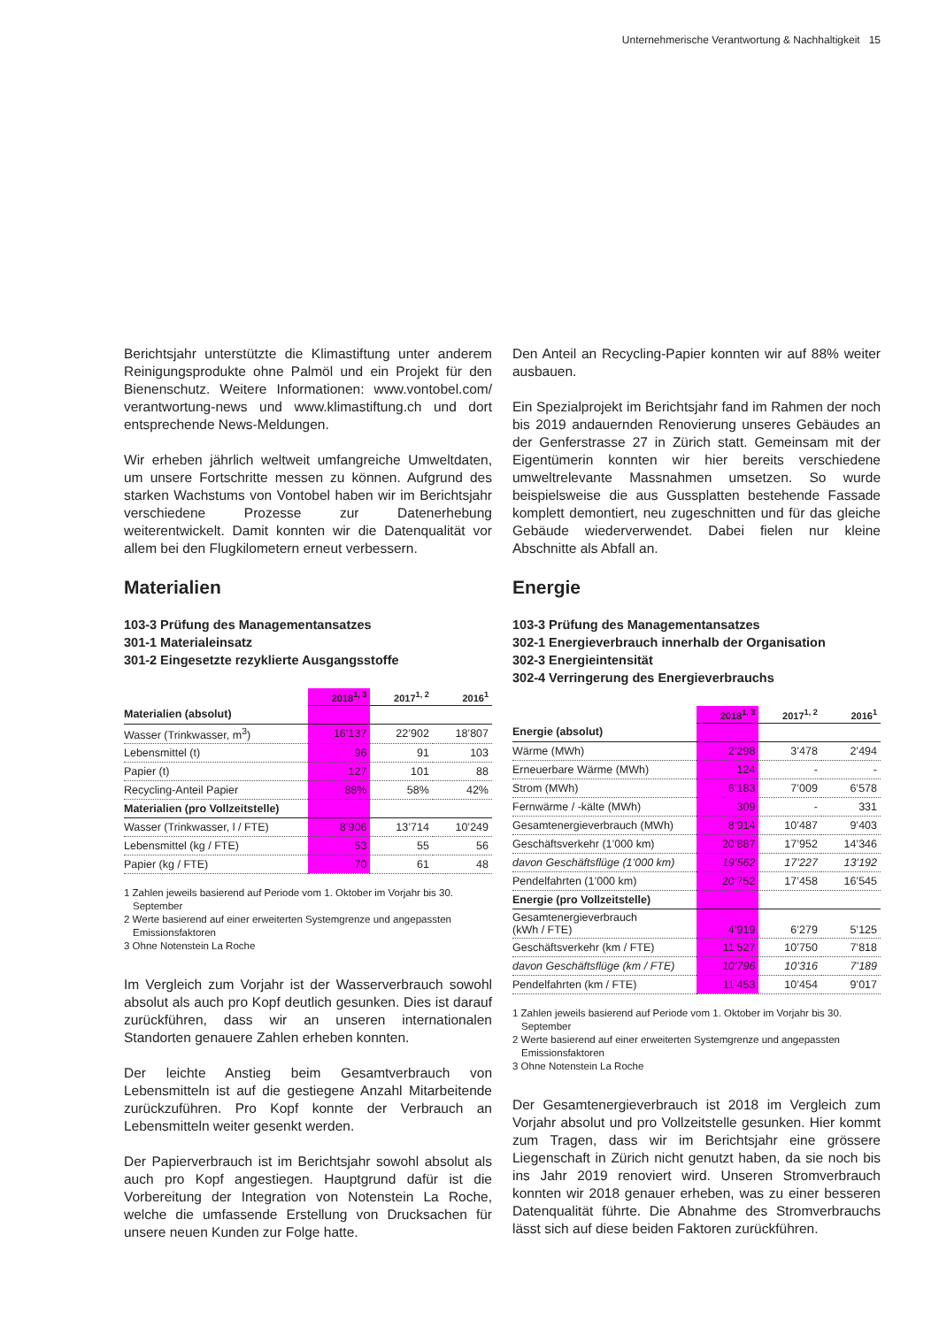Unternehmerische Verantwortung & Nachhaltigkeit 15
Berichtsjahr unterstützte die Klimastiftung unter anderem Reinigungsprodukte ohne Palmöl und ein Projekt für den Bienenschutz. Weitere Informationen: www.vontobel.com/ verantwortung-news und www.klimastiftung.ch und dort entsprechende News-Meldungen.
Wir erheben jährlich weltweit umfangreiche Umweltdaten, um unsere Fortschritte messen zu können. Aufgrund des starken Wachstums von Vontobel haben wir im Berichtsjahr verschiedene Prozesse zur Datenerhebung weiterentwickelt. Damit konnten wir die Datenqualität vor allem bei den Flugkilometern erneut verbessern.
Materialien
103-3 Prüfung des Managementansatzes
301-1 Materialeinsatz
301-2 Eingesetzte rezyklierte Ausgangsstoffe
| | 2018<sup>1, 3</sup> | 2017<sup>1, 2</sup> | 2016<sup>1</sup> |
| --- | --- | --- | --- |
| Materialien (absolut) | | | |
| Wasser (Trinkwasser, m<sup>3</sup>) | 16’137 | 22’902 | 18’807 |
| Lebensmittel (t) | 96 | 91 | 103 |
| Papier (t) | 127 | 101 | 88 |
| Recycling-Anteil Papier | 88% | 58% | 42% |
| Materialien (pro Vollzeitstelle) | | | |
| Wasser (Trinkwasser, l / FTE) | 8’906 | 13’714 | 10’249 |
| Lebensmittel (kg / FTE) | 53 | 55 | 56 |
| Papier (kg / FTE) | 70 | 61 | 48 |
1 Zahlen jeweils basierend auf Periode vom 1. Oktober im Vorjahr bis 30. September
2 Werte basierend auf einer erweiterten Systemgrenze und angepassten Emissionsfaktoren
3 Ohne Notenstein La Roche
Im Vergleich zum Vorjahr ist der Wasserverbrauch sowohl absolut als auch pro Kopf deutlich gesunken. Dies ist darauf zurückführen, dass wir an unseren internationalen Standorten genauere Zahlen erheben konnten.
Der leichte Anstieg beim Gesamtverbrauch von Lebensmitteln ist auf die gestiegene Anzahl Mitarbeitende zurückzuführen. Pro Kopf konnte der Verbrauch an Lebensmitteln weiter gesenkt werden.
Der Papierverbrauch ist im Berichtsjahr sowohl absolut als auch pro Kopf angestiegen. Hauptgrund dafür ist die Vorbereitung der Integration von Notenstein La Roche, welche die umfassende Erstellung von Drucksachen für unsere neuen Kunden zur Folge hatte.
Den Anteil an Recycling-Papier konnten wir auf 88% weiter ausbauen.
Ein Spezialprojekt im Berichtsjahr fand im Rahmen der noch bis 2019 andauernden Renovierung unseres Gebäudes an der Genferstrasse 27 in Zürich statt. Gemeinsam mit der Eigentümerin konnten wir hier bereits verschiedene umweltrelevante Massnahmen umsetzen. So wurde beispielsweise die aus Gussplatten bestehende Fassade komplett demontiert, neu zugeschnitten und für das gleiche Gebäude wiederverwendet. Dabei fielen nur kleine Abschnitte als Abfall an.
Energie
103-3 Prüfung des Managementansatzes
302-1 Energieverbrauch innerhalb der Organisation
302-3 Energieintensität
302-4 Verringerung des Energieverbrauchs
| | 2018<sup>1, 3</sup> | 2017<sup>1, 2</sup> | 2016<sup>1</sup> |
| --- | --- | --- | --- |
| Energie (absolut) | | | |
| Wärme (MWh) | 2’298 | 3’478 | 2’494 |
| Erneuerbare Wärme (MWh) | 124 | - | - |
| Strom (MWh) | 6’183 | 7’009 | 6’578 |
| Fernwärme / -kälte (MWh) | 309 | - | 331 |
| Gesamtenergieverbrauch (MWh) | 8’914 | 10’487 | 9’403 |
| Geschäftsverkehr (1’000 km) | 20’887 | 17’952 | 14’346 |
| davon Geschäftsflüge (1’000 km) | 19’562 | 17’227 | 13’192 |
| Pendelfahrten (1’000 km) | 20’752 | 17’458 | 16’545 |
| Energie (pro Vollzeitstelle) | | | |
| Gesamtenergieverbrauch (kWh / FTE) | 4’919 | 6’279 | 5’125 |
| Geschäftsverkehr (km / FTE) | 11’527 | 10’750 | 7’818 |
| davon Geschäftsflüge (km / FTE) | 10’796 | 10’316 | 7’189 |
| Pendelfahrten (km / FTE) | 11’453 | 10’454 | 9’017 |
1 Zahlen jeweils basierend auf Periode vom 1. Oktober im Vorjahr bis 30. September
2 Werte basierend auf einer erweiterten Systemgrenze und angepassten Emissionsfaktoren
3 Ohne Notenstein La Roche
Der Gesamtenergieverbrauch ist 2018 im Vergleich zum Vorjahr absolut und pro Vollzeitstelle gesunken. Hier kommt zum Tragen, dass wir im Berichtsjahr eine grössere Liegenschaft in Zürich nicht genutzt haben, da sie noch bis ins Jahr 2019 renoviert wird. Unseren Stromverbrauch konnten wir 2018 genauer erheben, was zu einer besseren Datenqualität führte. Die Abnahme des Stromverbrauchs lässt sich auf diese beiden Faktoren zurückführen.